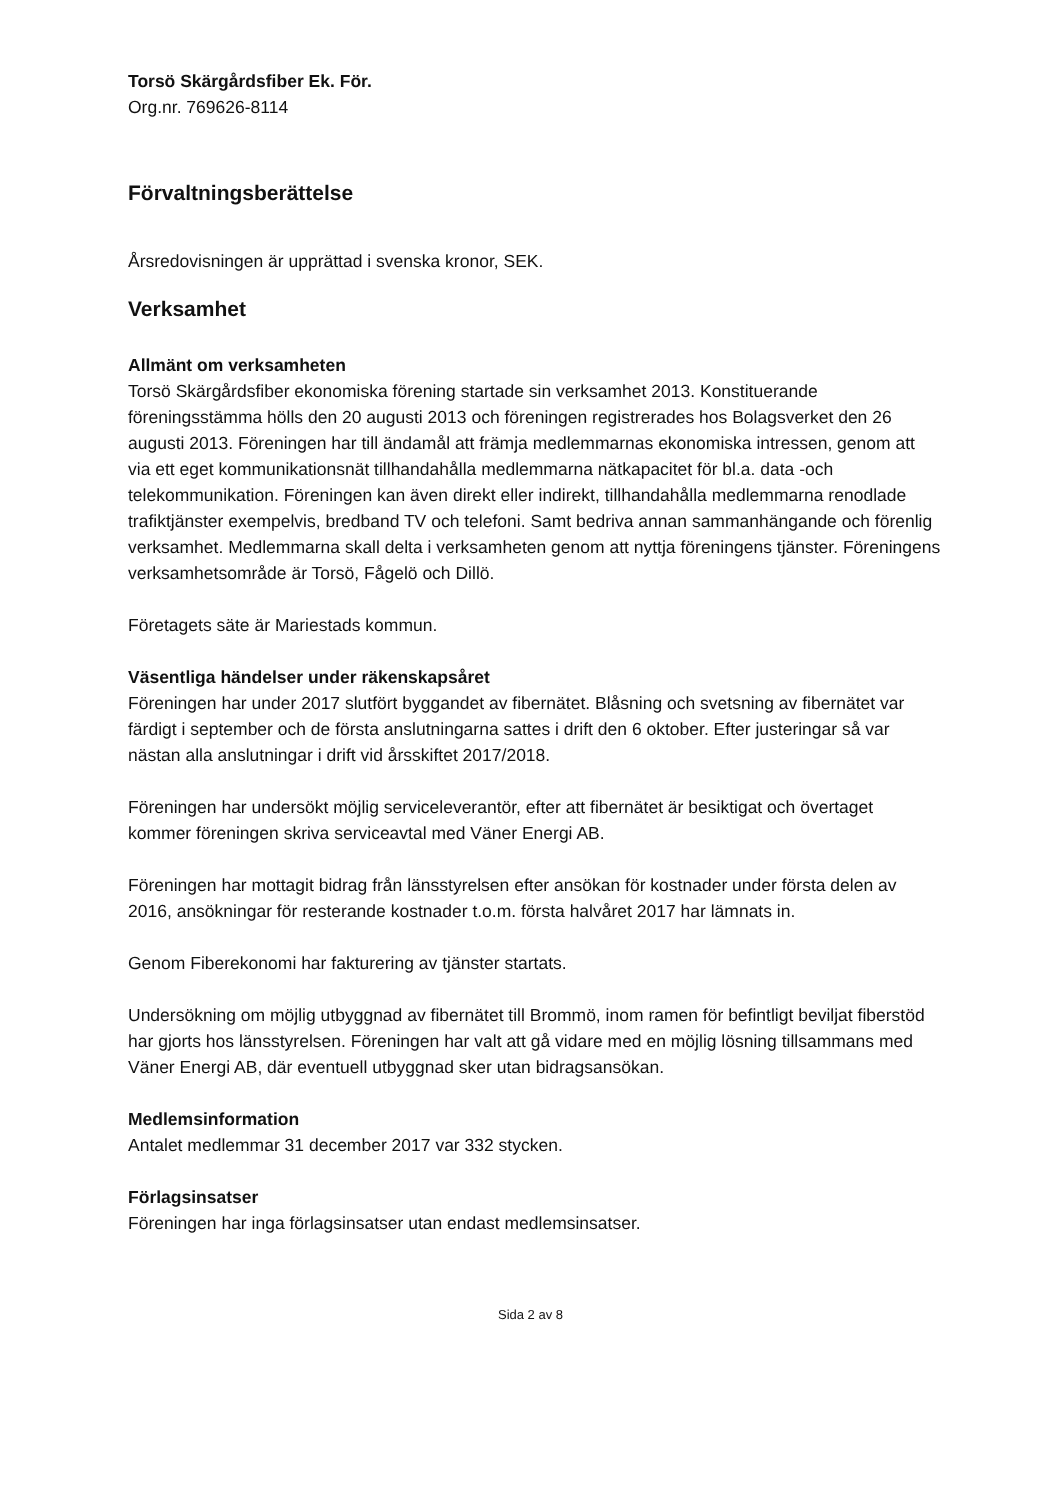Torsö Skärgårdsfiber Ek. För.
Org.nr. 769626-8114
Förvaltningsberättelse
Årsredovisningen är upprättad i svenska kronor, SEK.
Verksamhet
Allmänt om verksamheten
Torsö Skärgårdsfiber ekonomiska förening startade sin verksamhet 2013. Konstituerande föreningsstämma hölls den 20 augusti 2013 och föreningen registrerades hos Bolagsverket den 26 augusti 2013. Föreningen har till ändamål att främja medlemmarnas ekonomiska intressen, genom att via ett eget kommunikationsnät tillhandahålla medlemmarna nätkapacitet för bl.a. data -och telekommunikation. Föreningen kan även direkt eller indirekt, tillhandahålla medlemmarna renodlade trafiktjänster exempelvis, bredband TV och telefoni. Samt bedriva annan sammanhängande och förenlig verksamhet. Medlemmarna skall delta i verksamheten genom att nyttja föreningens tjänster. Föreningens verksamhetsområde är Torsö, Fågelö och Dillö.
Företagets säte är Mariestads kommun.
Väsentliga händelser under räkenskapsåret
Föreningen har under 2017 slutfört byggandet av fibernätet. Blåsning och svetsning av fibernätet var färdigt i september och de första anslutningarna sattes i drift den 6 oktober. Efter justeringar så var nästan alla anslutningar i drift vid årsskiftet 2017/2018.
Föreningen har undersökt möjlig serviceleverantör, efter att fibernätet är besiktigat och övertaget kommer föreningen skriva serviceavtal med Väner Energi AB.
Föreningen har mottagit bidrag från länsstyrelsen efter ansökan för kostnader under första delen av 2016, ansökningar för resterande kostnader t.o.m. första halvåret 2017 har lämnats in.
Genom Fiberekonomi har fakturering av tjänster startats.
Undersökning om möjlig utbyggnad av fibernätet till Brommö, inom ramen för befintligt beviljat fiberstöd har gjorts hos länsstyrelsen. Föreningen har valt att gå vidare med en möjlig lösning tillsammans med Väner Energi AB, där eventuell utbyggnad sker utan bidragsansökan.
Medlemsinformation
Antalet medlemmar 31 december 2017 var 332 stycken.
Förlagsinsatser
Föreningen har inga förlagsinsatser utan endast medlemsinsatser.
Sida 2 av 8